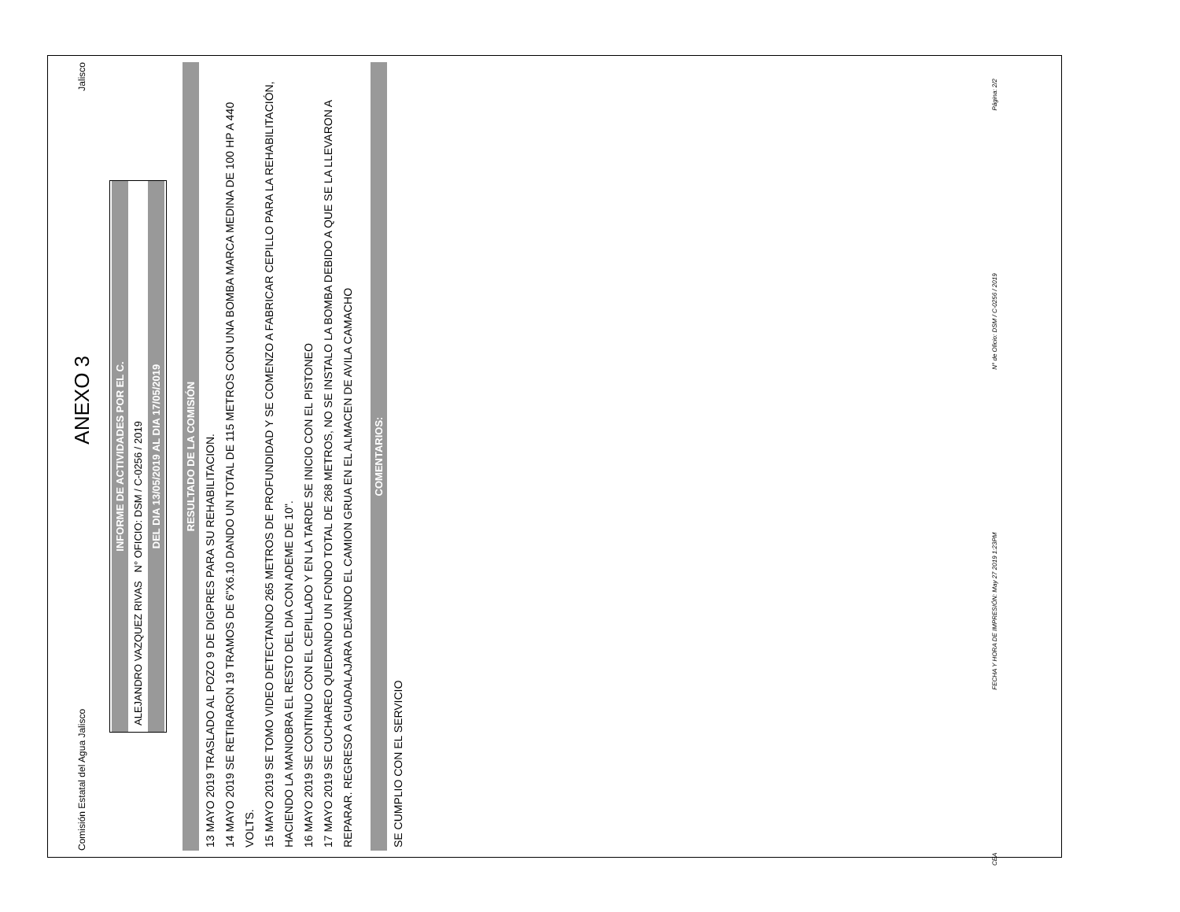Comisión Estatal del Agua Jalisco ANEXO 3 Jalisco
INFORME DE ACTIVIDADES POR EL C.
ALEJANDRO VAZQUEZ RIVAS N° OFICIO: DSM / C-0256 / 2019
DEL DIA 13/05/2019 AL DIA 17/05/2019
RESULTADO DE LA COMISIÓN
13 MAYO 2019 TRASLADO AL POZO 9 DE DIGPRES PARA SU REHABILITACION.
14 MAYO 2019 SE RETIRARON 19 TRAMOS DE 6"X6.10 DANDO UN TOTAL DE 115 METROS CON UNA BOMBA MARCA MEDINA DE 100 HP A 440 VOLTS.
15 MAYO 2019 SE TOMO VIDEO DETECTANDO 265 METROS DE PROFUNDIDAD Y SE COMENZO A FABRICAR CEPILLO PARA LA REHABILITACIÓN, HACIENDO LA MANIOBRA EL RESTO DEL DIA CON ADEME DE 10".
16 MAYO 2019 SE CONTINUO CON EL CEPILLADO Y EN LA TARDE SE INICIO CON EL PISTONEO
17 MAYO 2019 SE CUCHAREO QUEDANDO UN FONDO TOTAL DE 268 METROS, NO SE INSTALO LA BOMBA DEBIDO A QUE SE LA LLEVARON A REPARAR. REGRESO A GUADALAJARA DEJANDO EL CAMION GRUA EN EL ALMACEN DE AVILA CAMACHO
COMENTARIOS:
SE CUMPLIO CON EL SERVICIO
CEA FECHA Y HORA DE IMPRESIÓN: May 27 2019 1:23PM N° de Oficio: DSM / C-0256 / 2019 Página: 2/2